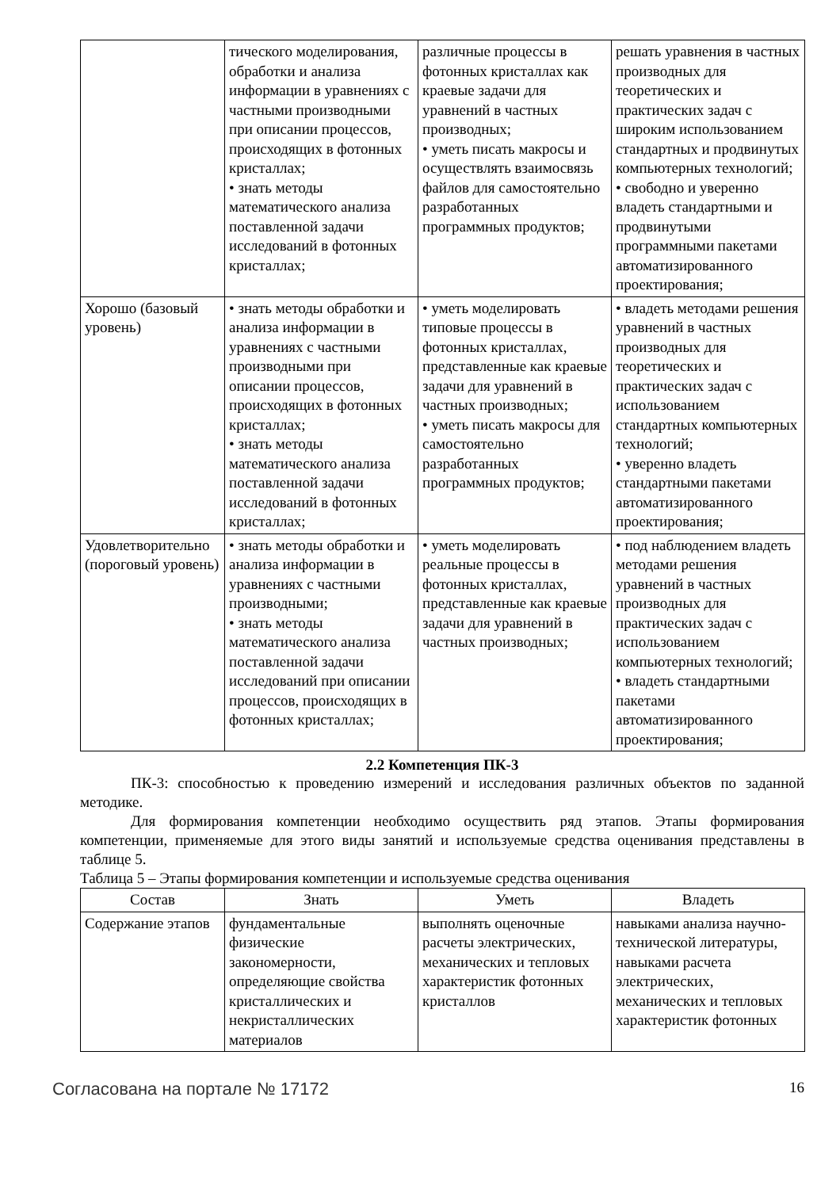| | тического моделирования, обработки и анализа информации в уравнениях с частными производными при описании процессов, происходящих в фотонных кристаллах; • знать методы математического анализа поставленной задачи исследований в фотонных кристаллах; | различные процессы в фотонных кристаллах как краевые задачи для уравнений в частных производных; • уметь писать макросы и осуществлять взаимосвязь файлов для самостоятельно разработанных программных продуктов; | решать уравнения в частных производных для теоретических и практических задач с широким использованием стандартных и продвинутых компьютерных технологий; • свободно и уверенно владеть стандартными и продвинутыми программными пакетами автоматизированного проектирования; |
| Хорошо (базовый уровень) | • знать методы обработки и анализа информации в уравнениях с частными производными при описании процессов, происходящих в фотонных кристаллах; • знать методы математического анализа поставленной задачи исследований в фотонных кристаллах; | • уметь моделировать типовые процессы в фотонных кристаллах, представленные как краевые задачи для уравнений в частных производных; • уметь писать макросы для самостоятельно разработанных программных продуктов; | • владеть методами решения уравнений в частных производных для теоретических и практических задач с использованием стандартных компьютерных технологий; • уверенно владеть стандартными пакетами автоматизированного проектирования; |
| Удовлетворительно (пороговый уровень) | • знать методы обработки и анализа информации в уравнениях с частными производными; • знать методы математического анализа поставленной задачи исследований при описании процессов, происходящих в фотонных кристаллах; | • уметь моделировать реальные процессы в фотонных кристаллах, представленные как краевые задачи для уравнений в частных производных; | • под наблюдением владеть методами решения уравнений в частных производных для практических задач с использованием компьютерных технологий; • владеть стандартными пакетами автоматизированного проектирования; |
2.2 Компетенция ПК-3
ПК-3: способностью к проведению измерений и исследования различных объектов по заданной методике.
Для формирования компетенции необходимо осуществить ряд этапов. Этапы формирования компетенции, применяемые для этого виды занятий и используемые средства оценивания представлены в таблице 5.
Таблица 5 – Этапы формирования компетенции и используемые средства оценивания
| Состав | Знать | Уметь | Владеть |
| --- | --- | --- | --- |
| Содержание этапов | фундаментальные физические закономерности, определяющие свойства кристаллических и некристаллических материалов | выполнять оценочные расчеты электрических, механических и тепловых характеристик фотонных кристаллов | навыками анализа научно-технической литературы, навыками расчета электрических, механических и тепловых характеристик фотонных |
Согласована на портале № 17172 16